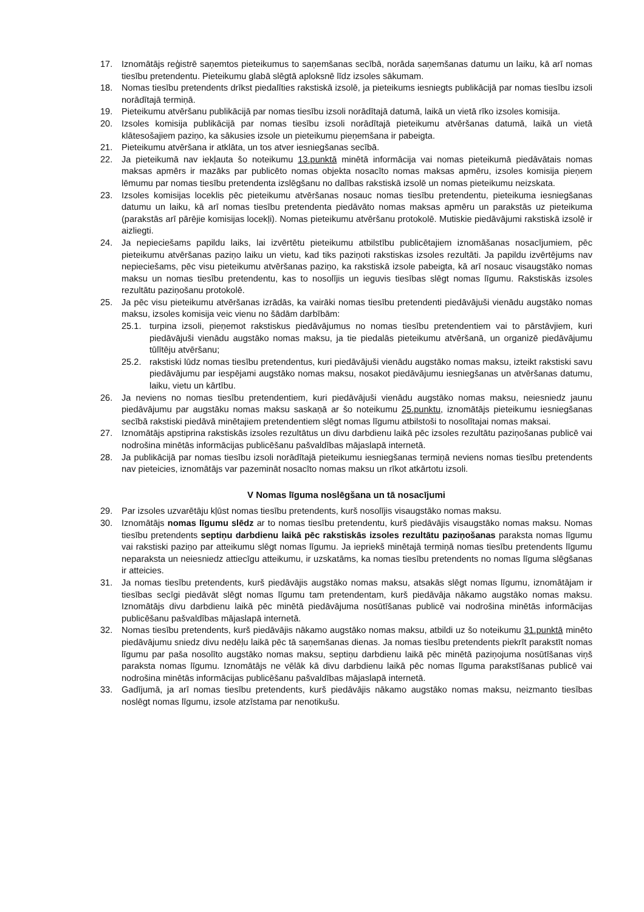17. Iznomātājs reģistrē saņemtos pieteikumus to saņemšanas secībā, norāda saņemšanas datumu un laiku, kā arī nomas tiesību pretendentu. Pieteikumu glabā slēgtā aploksnē līdz izsoles sākumam.
18. Nomas tiesību pretendents drīkst piedalīties rakstiskā izsolē, ja pieteikums iesniegts publikācijā par nomas tiesību izsoli norādītajā termiņā.
19. Pieteikumu atvēršanu publikācijā par nomas tiesību izsoli norādītajā datumā, laikā un vietā rīko izsoles komisija.
20. Izsoles komisija publikācijā par nomas tiesību izsoli norādītajā pieteikumu atvēršanas datumā, laikā un vietā klātesošajiem paziņo, ka sākusies izsole un pieteikumu pieņemšana ir pabeigta.
21. Pieteikumu atvēršana ir atklāta, un tos atver iesniegšanas secībā.
22. Ja pieteikumā nav iekļauta šo noteikumu 13.punktā minētā informācija vai nomas pieteikumā piedāvātais nomas maksas apmērs ir mazāks par publicēto nomas objekta nosacīto nomas maksas apmēru, izsoles komisija pieņem lēmumu par nomas tiesību pretendenta izslēgšanu no dalības rakstiskā izsolē un nomas pieteikumu neizskata.
23. Izsoles komisijas loceklis pēc pieteikumu atvēršanas nosauc nomas tiesību pretendentu, pieteikuma iesniegšanas datumu un laiku, kā arī nomas tiesību pretendenta piedāvāto nomas maksas apmēru un parakstās uz pieteikuma (parakstās arī pārējie komisijas locekļi). Nomas pieteikumu atvēršanu protokolē. Mutiskie piedāvājumi rakstiskā izsolē ir aizliegti.
24. Ja nepieciešams papildu laiks, lai izvērtētu pieteikumu atbilstību publicētajiem iznomāšanas nosacījumiem, pēc pieteikumu atvēršanas paziņo laiku un vietu, kad tiks paziņoti rakstiskas izsoles rezultāti. Ja papildu izvērtējums nav nepieciešams, pēc visu pieteikumu atvēršanas paziņo, ka rakstiskā izsole pabeigta, kā arī nosauc visaugstāko nomas maksu un nomas tiesību pretendentu, kas to nosolījis un ieguvis tiesības slēgt nomas līgumu. Rakstiskās izsoles rezultātu paziņošanu protokolē.
25. Ja pēc visu pieteikumu atvēršanas izrādās, ka vairāki nomas tiesību pretendenti piedāvājuši vienādu augstāko nomas maksu, izsoles komisija veic vienu no šādām darbībām:
25.1. turpina izsoli, pieņemot rakstiskus piedāvājumus no nomas tiesību pretendentiem vai to pārstāvjiem, kuri piedāvājuši vienādu augstāko nomas maksu, ja tie piedalās pieteikumu atvēršanā, un organizē piedāvājumu tūlītēju atvēršanu;
25.2. rakstiski lūdz nomas tiesību pretendentus, kuri piedāvājuši vienādu augstāko nomas maksu, izteikt rakstiski savu piedāvājumu par iespējami augstāko nomas maksu, nosakot piedāvājumu iesniegšanas un atvēršanas datumu, laiku, vietu un kārtību.
26. Ja neviens no nomas tiesību pretendentiem, kuri piedāvājuši vienādu augstāko nomas maksu, neiesniedz jaunu piedāvājumu par augstāku nomas maksu saskaņā ar šo noteikumu 25.punktu, iznomātājs pieteikumu iesniegšanas secībā rakstiski piedāvā minētajiem pretendentiem slēgt nomas līgumu atbilstoši to nosolītajai nomas maksai.
27. Iznomātājs apstiprina rakstiskās izsoles rezultātus un divu darbdienu laikā pēc izsoles rezultātu paziņošanas publicē vai nodrošina minētās informācijas publicēšanu pašvaldības mājaslapā internetā.
28. Ja publikācijā par nomas tiesību izsoli norādītajā pieteikumu iesniegšanas termiņā neviens nomas tiesību pretendents nav pieteicies, iznomātājs var pazemināt nosacīto nomas maksu un rīkot atkārtotu izsoli.
V Nomas līguma noslēgšana un tā nosacījumi
29. Par izsoles uzvarētāju kļūst nomas tiesību pretendents, kurš nosolījis visaugstāko nomas maksu.
30. Iznomātājs nomas līgumu slēdz ar to nomas tiesību pretendentu, kurš piedāvājis visaugstāko nomas maksu. Nomas tiesību pretendents septiņu darbdienu laikā pēc rakstiskās izsoles rezultātu paziņošanas paraksta nomas līgumu vai rakstiski paziņo par atteikumu slēgt nomas līgumu. Ja iepriekš minētajā termiņā nomas tiesību pretendents līgumu neparaksta un neiesniedz attiecīgu atteikumu, ir uzskatāms, ka nomas tiesību pretendents no nomas līguma slēgšanas ir atteicies.
31. Ja nomas tiesību pretendents, kurš piedāvājis augstāko nomas maksu, atsakās slēgt nomas līgumu, iznomātājam ir tiesības secīgi piedāvāt slēgt nomas līgumu tam pretendentam, kurš piedāvāja nākamo augstāko nomas maksu. Iznomātājs divu darbdienu laikā pēc minētā piedāvājuma nosūtīšanas publicē vai nodrošina minētās informācijas publicēšanu pašvaldības mājaslapā internetā.
32. Nomas tiesību pretendents, kurš piedāvājis nākamo augstāko nomas maksu, atbildi uz šo noteikumu 31.punktā minēto piedāvājumu sniedz divu nedēļu laikā pēc tā saņemšanas dienas. Ja nomas tiesību pretendents piekrīt parakstīt nomas līgumu par paša nosolīto augstāko nomas maksu, septiņu darbdienu laikā pēc minētā paziņojuma nosūtīšanas viņš paraksta nomas līgumu. Iznomātājs ne vēlāk kā divu darbdienu laikā pēc nomas līguma parakstīšanas publicē vai nodrošina minētās informācijas publicēšanu pašvaldības mājaslapā internetā.
33. Gadījumā, ja arī nomas tiesību pretendents, kurš piedāvājis nākamo augstāko nomas maksu, neizmanto tiesības noslēgt nomas līgumu, izsole atzīstama par nenotikušu.